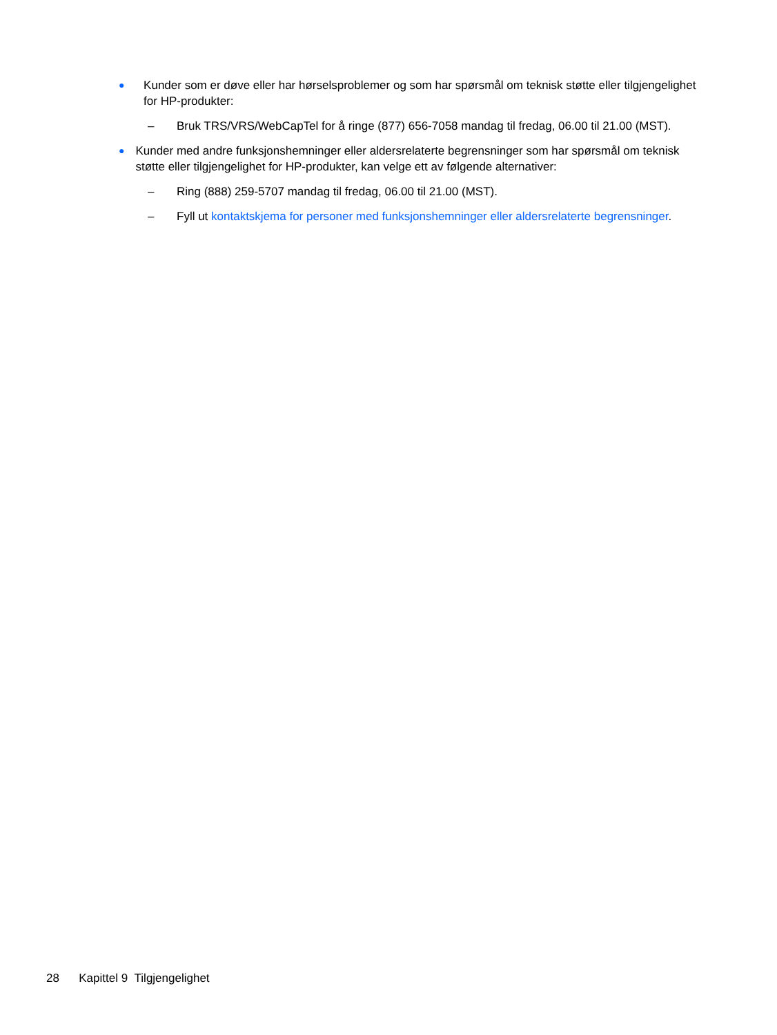●
Kunder som er døve eller har hørselsproblemer og som har spørsmål om teknisk støtte eller tilgjengelighet for HP-produkter:
– Bruk TRS/VRS/WebCapTel for å ringe (877) 656-7058 mandag til fredag, 06.00 til 21.00 (MST).
●
Kunder med andre funksjonshemninger eller aldersrelaterte begrensninger som har spørsmål om teknisk støtte eller tilgjengelighet for HP-produkter, kan velge ett av følgende alternativer:
– Ring (888) 259-5707 mandag til fredag, 06.00 til 21.00 (MST).
– Fyll ut kontaktskjema for personer med funksjonshemninger eller aldersrelaterte begrensninger.
28 Kapittel 9 Tilgjengelighet